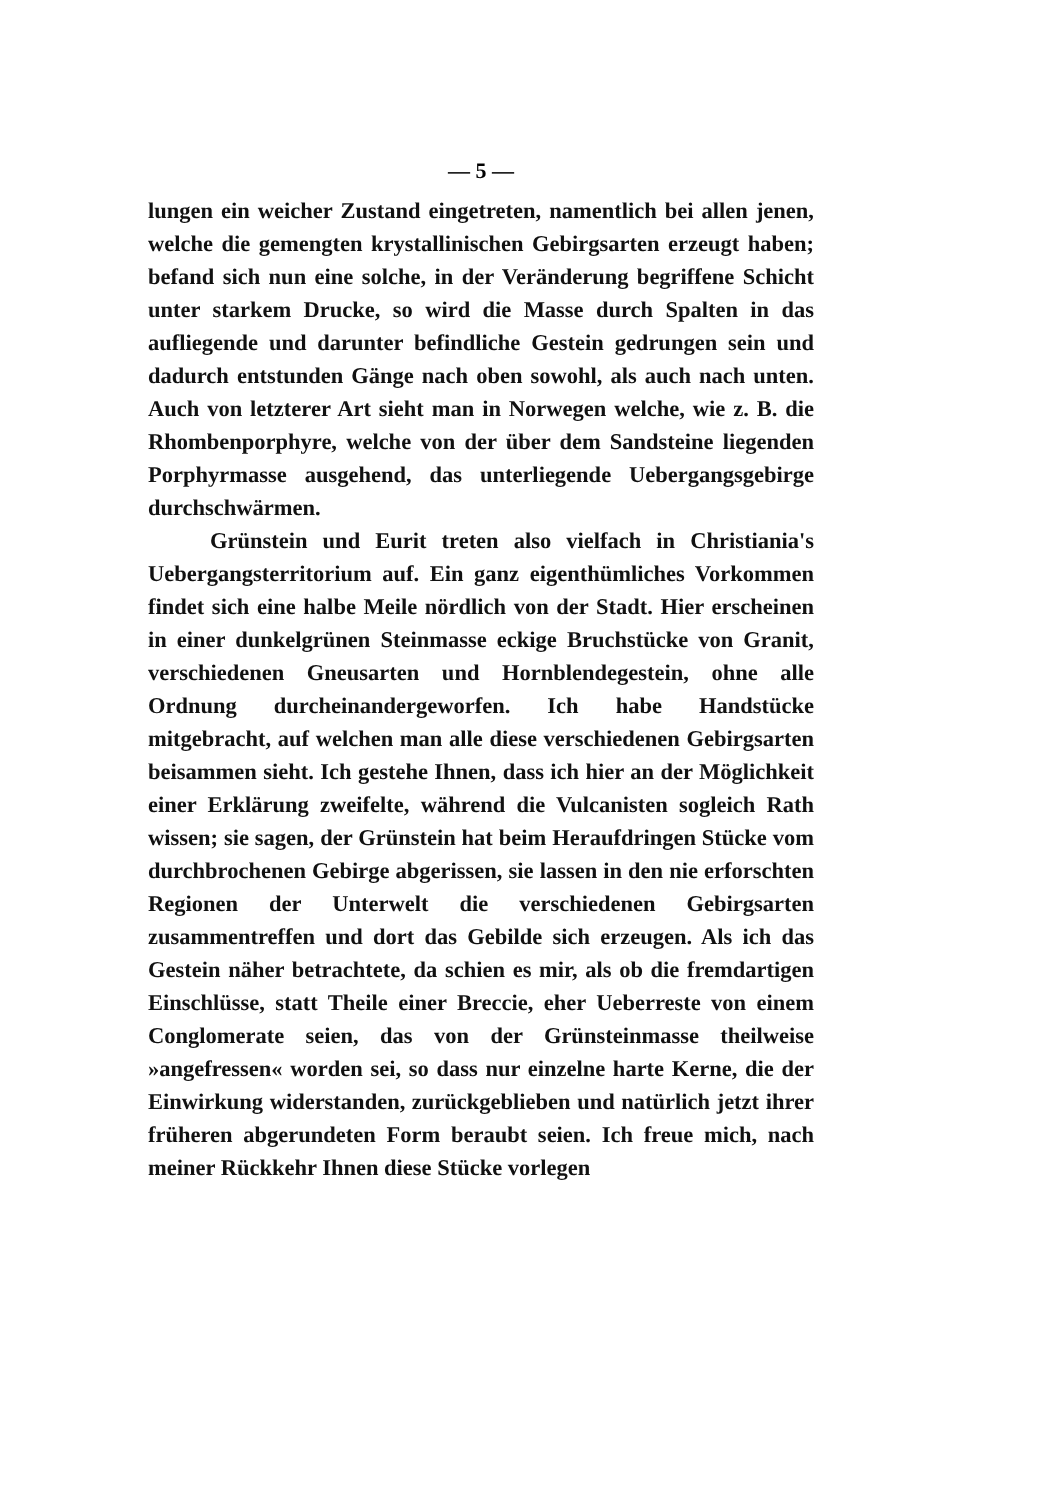— 5 —
lungen ein weicher Zustand eingetreten, namentlich bei allen jenen, welche die gemengten krystallinischen Gebirgsarten erzeugt haben; befand sich nun eine solche, in der Veränderung begriffene Schicht unter starkem Drucke, so wird die Masse durch Spalten in das aufliegende und darunter befindliche Gestein gedrungen sein und dadurch entstunden Gänge nach oben sowohl, als auch nach unten. Auch von letzterer Art sieht man in Norwegen welche, wie z. B. die Rhombenporphyre, welche von der über dem Sandsteine liegenden Porphyrmasse ausgehend, das unterliegende Uebergangsgebirge durchschwärmen.
Grünstein und Eurit treten also vielfach in Christiania's Uebergangsterritorium auf. Ein ganz eigenthümliches Vorkommen findet sich eine halbe Meile nördlich von der Stadt. Hier erscheinen in einer dunkelgrünen Steinmasse eckige Bruchstücke von Granit, verschiedenen Gneusarten und Hornblendegestein, ohne alle Ordnung durcheinandergeworfen. Ich habe Handstücke mitgebracht, auf welchen man alle diese verschiedenen Gebirgsarten beisammen sieht. Ich gestehe Ihnen, dass ich hier an der Möglichkeit einer Erklärung zweifelte, während die Vulcanisten sogleich Rath wissen; sie sagen, der Grünstein hat beim Heraufdringen Stücke vom durchbrochenen Gebirge abgerissen, sie lassen in den nie erforschten Regionen der Unterwelt die verschiedenen Gebirgsarten zusammentreffen und dort das Gebilde sich erzeugen. Als ich das Gestein näher betrachtete, da schien es mir, als ob die fremdartigen Einschlüsse, statt Theile einer Breccie, eher Ueberreste von einem Conglomerate seien, das von der Grünsteinmasse theilweise »angefressen« worden sei, so dass nur einzelne harte Kerne, die der Einwirkung widerstanden, zurückgeblieben und natürlich jetzt ihrer früheren abgerundeten Form beraubt seien. Ich freue mich, nach meiner Rückkehr Ihnen diese Stücke vorlegen